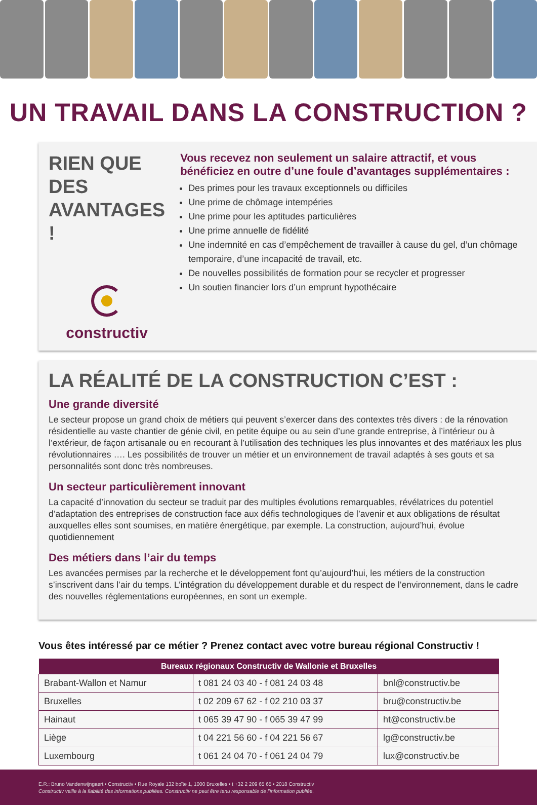UN TRAVAIL DANS LA CONSTRUCTION ?
RIEN QUE DES AVANTAGES !
constructiv
Vous recevez non seulement un salaire attractif, et vous bénéficiez en outre d’une foule d’avantages supplémentaires :
Des primes pour les travaux exceptionnels ou difficiles
Une prime de chômage intempéries
Une prime pour les aptitudes particulières
Une prime annuelle de fidélité
Une indemnité en cas d’empêchement de travailler à cause du gel, d’un chômage temporaire, d’une incapacité de travail, etc.
De nouvelles possibilités de formation pour se recycler et progresser
Un soutien financier lors d’un emprunt hypothécaire
LA RÉALITÉ DE LA CONSTRUCTION C’EST :
Une grande diversité
Le secteur propose un grand choix de métiers qui peuvent s’exercer dans des contextes très divers : de la rénovation résidentielle au vaste chantier de génie civil, en petite équipe ou au sein d’une grande entreprise, à l’intérieur ou à l’extérieur, de façon artisanale ou en recourant à l’utilisation des techniques les plus innovantes et des matériaux les plus révolutionnaires …. Les possibilités de trouver un métier et un environnement de travail adaptés à ses gouts et sa personnalités sont donc très nombreuses.
Un secteur particulièrement innovant
La capacité d’innovation du secteur se traduit par des multiples évolutions remarquables, révélatrices du potentiel d’adaptation des entreprises de construction face aux défis technologiques de l’avenir et aux obligations de résultat auxquelles elles sont soumises, en matière énergétique, par exemple. La construction, aujourd’hui, évolue quotidiennement
Des métiers dans l’air du temps
Les avancées permises par la recherche et le développement font qu’aujourd’hui, les métiers de la construction s’inscrivent dans l’air du temps. L’intégration du développement durable et du respect de l’environnement, dans le cadre des nouvelles réglementations européennes, en sont un exemple.
Vous êtes intéressé par ce métier ? Prenez contact avec votre bureau régional Constructiv !
| Bureaux régionaux Constructiv de Wallonie et Bruxelles | | |
| --- | --- | --- |
| Brabant-Wallon et Namur | t 081 24 03 40 - f 081 24 03 48 | bnl@constructiv.be |
| Bruxelles | t 02 209 67 62 - f 02 210 03 37 | bru@constructiv.be |
| Hainaut | t 065 39 47 90 - f 065 39 47 99 | ht@constructiv.be |
| Liège | t 04 221 56 60 - f 04 221 56 67 | lg@constructiv.be |
| Luxembourg | t 061 24 04 70 - f 061 24 04 79 | lux@constructiv.be |
E.R.: Bruno Vandenwijngaert • Constructiv • Rue Royale 132 boîte 1, 1000 Bruxelles • t +32 2 209 65 65 • 2018 Constructiv
Constructiv veille à la fiabilité des informations publiées. Constructiv ne peut être tenu responsable de l’information publiée.